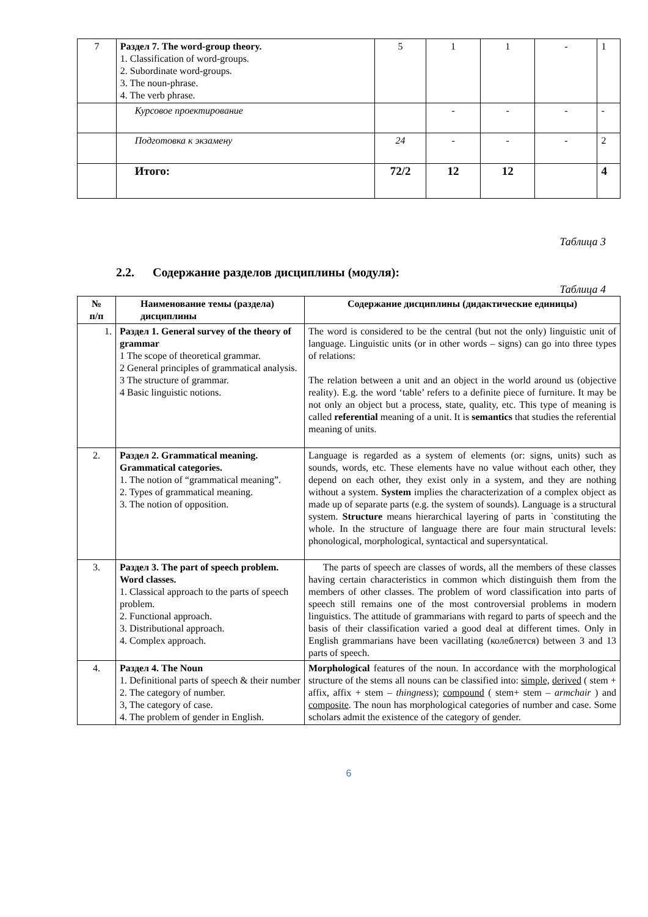| 7 | Раздел 7. The word-group theory. 1. Classification of word-groups. 2. Subordinate word-groups. 3. The noun-phrase. 4. The verb phrase. | 5 | 1 | 1 | - | 1 |
| | Курсовое проектирование | | - | - | - | - |
| | Подготовка к экзамену | 24 | - | - | - | 2 |
| | Итого: | 72/2 | 12 | 12 | | 4 |
Таблица 3
2.2. Содержание разделов дисциплины (модуля):
Таблица 4
| № п/п | Наименование темы (раздела) дисциплины | Содержание дисциплины (дидактические единицы) |
| --- | --- | --- |
| 1. | Раздел 1. General survey of the theory of grammar 1 The scope of theoretical grammar. 2 General principles of grammatical analysis. 3 The structure of grammar. 4 Basic linguistic notions. | The word is considered to be the central (but not the only) linguistic unit of language. Linguistic units (or in other words – signs) can go into three types of relations: The relation between a unit and an object in the world around us (objective reality). E.g. the word ‘table’ refers to a definite piece of furniture. It may be not only an object but a process, state, quality, etc. This type of meaning is called referential meaning of a unit. It is semantics that studies the referential meaning of units. |
| 2. | Раздел 2. Grammatical meaning. Grammatical categories. 1. The notion of “grammatical meaning”. 2. Types of grammatical meaning. 3. The notion of opposition. | Language is regarded as a system of elements (or: signs, units) such as sounds, words, etc. These elements have no value without each other, they depend on each other, they exist only in a system, and they are nothing without a system. System implies the characterization of a complex object as made up of separate parts (e.g. the system of sounds). Language is a structural system. Structure means hierarchical layering of parts in `constituting the whole. In the structure of language there are four main structural levels: phonological, morphological, syntactical and supersyntatical. |
| 3. | Раздел 3. The part of speech problem. Word classes. 1. Classical approach to the parts of speech problem. 2. Functional approach. 3. Distributional approach. 4. Complex approach. | The parts of speech are classes of words, all the members of these classes having certain characteristics in common which distinguish them from the members of other classes. The problem of word classification into parts of speech still remains one of the most controversial problems in modern linguistics. The attitude of grammarians with regard to parts of speech and the basis of their classification varied a good deal at different times. Only in English grammarians have been vacillating (колеблется) between 3 and 13 parts of speech. |
| 4. | Раздел 4. The Noun 1. Definitional parts of speech & their number 2. The category of number. 3, The category of case. 4. The problem of gender in English. | Morphological features of the noun. In accordance with the morphological structure of the stems all nouns can be classified into: simple, derived ( stem + affix, affix + stem – thingness ); compound ( stem+ stem – armchair ) and composite . The noun has morphological categories of number and case. Some scholars admit the existence of the category of gender. |
6